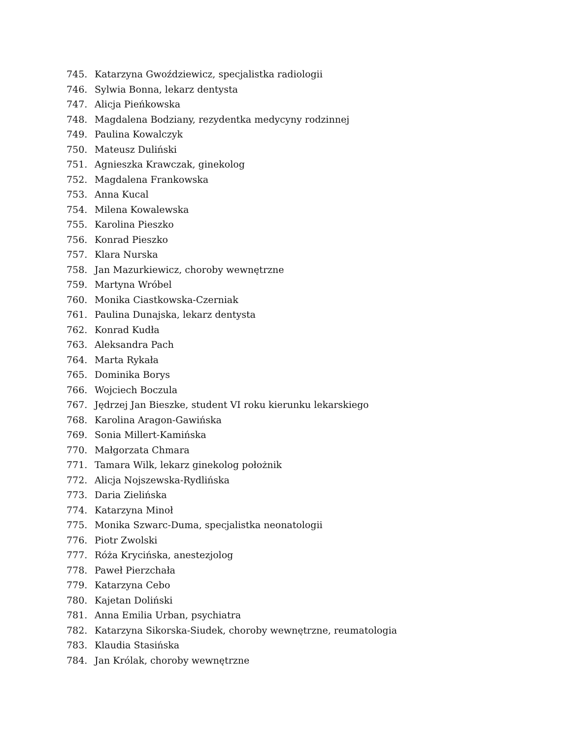745. Katarzyna Gwoździewicz, specjalistka radiologii
746. Sylwia Bonna, lekarz dentysta
747. Alicja Pieńkowska
748. Magdalena Bodziany, rezydentka medycyny rodzinnej
749. Paulina Kowalczyk
750. Mateusz Duliński
751. Agnieszka Krawczak, ginekolog
752. Magdalena Frankowska
753. Anna Kucal
754. Milena Kowalewska
755. Karolina Pieszko
756. Konrad Pieszko
757. Klara Nurska
758. Jan Mazurkiewicz, choroby wewnętrzne
759. Martyna Wróbel
760. Monika Ciastkowska-Czerniak
761. Paulina Dunajska, lekarz dentysta
762. Konrad Kudła
763. Aleksandra Pach
764. Marta Rykała
765. Dominika Borys
766. Wojciech Boczula
767. Jędrzej Jan Bieszke, student VI roku kierunku lekarskiego
768. Karolina Aragon-Gawińska
769. Sonia Millert-Kamińska
770. Małgorzata Chmara
771. Tamara Wilk, lekarz ginekolog położnik
772. Alicja Nojszewska-Rydlińska
773. Daria Zielińska
774. Katarzyna Minoł
775. Monika Szwarc-Duma, specjalistka neonatologii
776. Piotr Zwolski
777. Róża Krycińska, anestezjolog
778. Paweł Pierzchała
779. Katarzyna Cebo
780. Kajetan Doliński
781. Anna Emilia Urban, psychiatra
782. Katarzyna Sikorska-Siudek, choroby wewnętrzne, reumatologia
783. Klaudia Stasińska
784. Jan Królak, choroby wewnętrzne